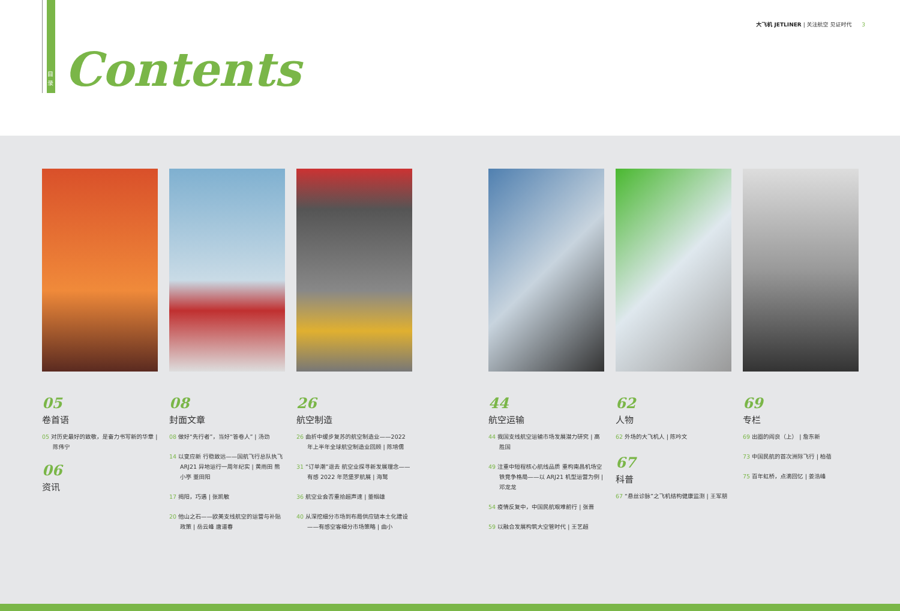目录
Contents
大飞机 JETLINER | 关注航空 见证时代 3
05
卷首语
05 对历史最好的致敬，是奋力书写新的华章 | 陈伟宁
06
资讯
08
封面文章
08 做好“先行者”，当好“答卷人” | 汤劲
14 以变应新 行稳致远——国航飞行总队执飞 ARJ21 异地运行一周年纪实 | 黄雨田 熊小亭 董田阳
17 揭阳，巧遇 | 张凯敏
20 他山之石——欧美支线航空的运营与补贴政策 | 岳云峰 唐道春
26
航空制造
26 曲折中缓步复苏的航空制造业——2022 年上半年全球航空制造业回顾 | 陈培儒
31 “订单潮”退去 航空业探寻新发展理念——有感 2022 年范堡罗航展 | 海鹫
36 航空业会否重拾超声速 | 董帼雄
40 从深挖细分市场到布局供应链本土化建设——有感空客细分市场策略 | 曲小
44
航空运输
44 我国支线航空运输市场发展潜力研究 | 高胜国
49 注重中短程核心航线品质 重构南昌机场空铁竞争格局——以 ARJ21 机型运营为例 | 邓龙龙
54 疫情反复中，中国民航艰难前行 | 张晋
59 以融合发展构筑大空管时代 | 王艺超
62
人物
62 外场的大飞机人 | 陈吟文
67
科普
67 “悬丝诊脉”之飞机结构健康监测 | 王军朋
69
专栏
69 出圈的阎良（上） | 詹东新
73 中国民航的首次洲际飞行 | 柏蓓
75 百年虹桥，点滴回忆 | 姜浩峰